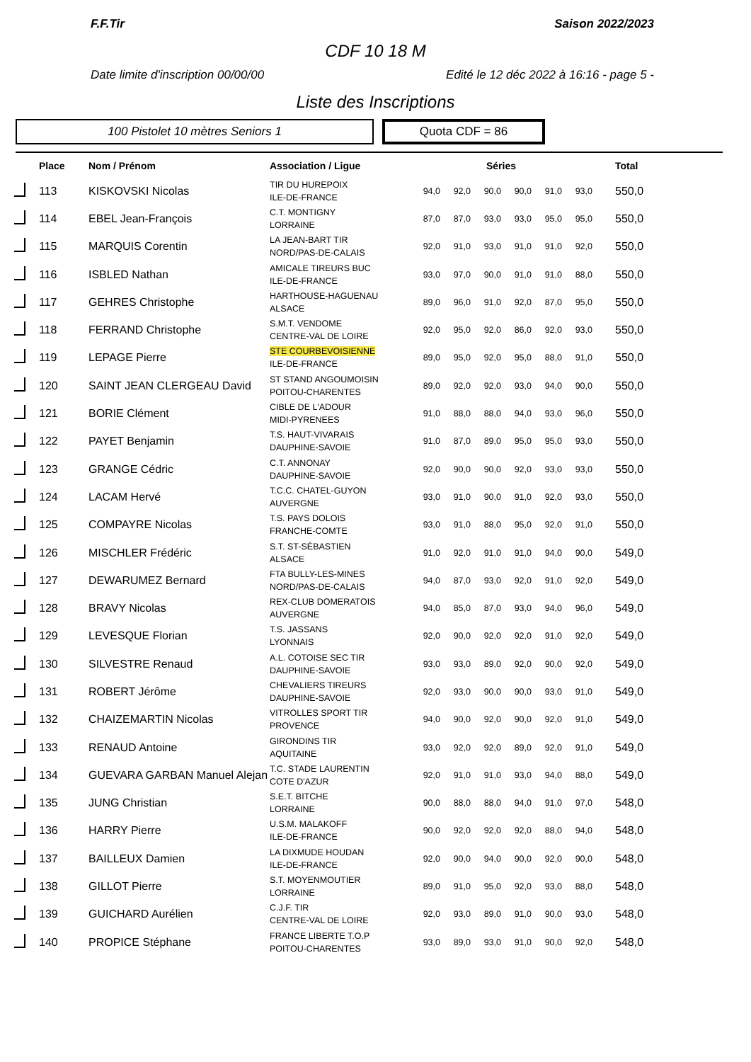F.F.Tir Saison 2022/2023
CDF 10 18 M
Date limite d'inscription 00/00/00 Edité le 12 déc 2022 à 16:16 - page 5 -
Liste des Inscriptions
100 Pistolet 10 mètres Seniors 1 Quota CDF = 86
| | Place | Nom / Prénom | Association / Ligue | Séries | | | | | | Total |
| --- | --- | --- | --- | --- | --- | --- | --- | --- | --- | --- |
| | 113 | KISKOVSKI Nicolas | TIR DU HUREPOIX ILE-DE-FRANCE | 94,0 | 92,0 | 90,0 | 90,0 | 91,0 | 93,0 | 550,0 |
| | 114 | EBEL Jean-François | C.T. MONTIGNY LORRAINE | 87,0 | 87,0 | 93,0 | 93,0 | 95,0 | 95,0 | 550,0 |
| | 115 | MARQUIS Corentin | LA JEAN-BART TIR NORD/PAS-DE-CALAIS | 92,0 | 91,0 | 93,0 | 91,0 | 91,0 | 92,0 | 550,0 |
| | 116 | ISBLED Nathan | AMICALE TIREURS BUC ILE-DE-FRANCE | 93,0 | 97,0 | 90,0 | 91,0 | 91,0 | 88,0 | 550,0 |
| | 117 | GEHRES Christophe | HARTHOUSE-HAGUENAU ALSACE | 89,0 | 96,0 | 91,0 | 92,0 | 87,0 | 95,0 | 550,0 |
| | 118 | FERRAND Christophe | S.M.T. VENDOME CENTRE-VAL DE LOIRE | 92,0 | 95,0 | 92,0 | 86,0 | 92,0 | 93,0 | 550,0 |
| | 119 | LEPAGE Pierre | STE COURBEVOISIENNE ILE-DE-FRANCE | 89,0 | 95,0 | 92,0 | 95,0 | 88,0 | 91,0 | 550,0 |
| | 120 | SAINT JEAN CLERGEAU David | ST STAND ANGOUMOISIN POITOU-CHARENTES | 89,0 | 92,0 | 92,0 | 93,0 | 94,0 | 90,0 | 550,0 |
| | 121 | BORIE Clément | CIBLE DE L'ADOUR MIDI-PYRENEES | 91,0 | 88,0 | 88,0 | 94,0 | 93,0 | 96,0 | 550,0 |
| | 122 | PAYET Benjamin | T.S. HAUT-VIVARAIS DAUPHINE-SAVOIE | 91,0 | 87,0 | 89,0 | 95,0 | 95,0 | 93,0 | 550,0 |
| | 123 | GRANGE Cédric | C.T. ANNONAY DAUPHINE-SAVOIE | 92,0 | 90,0 | 90,0 | 92,0 | 93,0 | 93,0 | 550,0 |
| | 124 | LACAM Hervé | T.C.C. CHATEL-GUYON AUVERGNE | 93,0 | 91,0 | 90,0 | 91,0 | 92,0 | 93,0 | 550,0 |
| | 125 | COMPAYRE Nicolas | T.S. PAYS DOLOIS FRANCHE-COMTE | 93,0 | 91,0 | 88,0 | 95,0 | 92,0 | 91,0 | 550,0 |
| | 126 | MISCHLER Frédéric | S.T. ST-SÉBASTIEN ALSACE | 91,0 | 92,0 | 91,0 | 91,0 | 94,0 | 90,0 | 549,0 |
| | 127 | DEWARUMEZ Bernard | FTA BULLY-LES-MINES NORD/PAS-DE-CALAIS | 94,0 | 87,0 | 93,0 | 92,0 | 91,0 | 92,0 | 549,0 |
| | 128 | BRAVY Nicolas | REX-CLUB DOMERATOIS AUVERGNE | 94,0 | 85,0 | 87,0 | 93,0 | 94,0 | 96,0 | 549,0 |
| | 129 | LEVESQUE Florian | T.S. JASSANS LYONNAIS | 92,0 | 90,0 | 92,0 | 92,0 | 91,0 | 92,0 | 549,0 |
| | 130 | SILVESTRE Renaud | A.L. COTOISE SEC TIR DAUPHINE-SAVOIE | 93,0 | 93,0 | 89,0 | 92,0 | 90,0 | 92,0 | 549,0 |
| | 131 | ROBERT Jérôme | CHEVALIERS TIREURS DAUPHINE-SAVOIE | 92,0 | 93,0 | 90,0 | 90,0 | 93,0 | 91,0 | 549,0 |
| | 132 | CHAIZEMARTIN Nicolas | VITROLLES SPORT TIR PROVENCE | 94,0 | 90,0 | 92,0 | 90,0 | 92,0 | 91,0 | 549,0 |
| | 133 | RENAUD Antoine | GIRONDINS TIR AQUITAINE | 93,0 | 92,0 | 92,0 | 89,0 | 92,0 | 91,0 | 549,0 |
| | 134 | GUEVARA GARBAN Manuel Alejan | T.C. STADE LAURENTIN COTE D'AZUR | 92,0 | 91,0 | 91,0 | 93,0 | 94,0 | 88,0 | 549,0 |
| | 135 | JUNG Christian | S.E.T. BITCHE LORRAINE | 90,0 | 88,0 | 88,0 | 94,0 | 91,0 | 97,0 | 548,0 |
| | 136 | HARRY Pierre | U.S.M. MALAKOFF ILE-DE-FRANCE | 90,0 | 92,0 | 92,0 | 92,0 | 88,0 | 94,0 | 548,0 |
| | 137 | BAILLEUX Damien | LA DIXMUDE HOUDAN ILE-DE-FRANCE | 92,0 | 90,0 | 94,0 | 90,0 | 92,0 | 90,0 | 548,0 |
| | 138 | GILLOT Pierre | S.T. MOYENMOUTIER LORRAINE | 89,0 | 91,0 | 95,0 | 92,0 | 93,0 | 88,0 | 548,0 |
| | 139 | GUICHARD Aurélien | C.J.F. TIR CENTRE-VAL DE LOIRE | 92,0 | 93,0 | 89,0 | 91,0 | 90,0 | 93,0 | 548,0 |
| | 140 | PROPICE Stéphane | FRANCE LIBERTE T.O.P POITOU-CHARENTES | 93,0 | 89,0 | 93,0 | 91,0 | 90,0 | 92,0 | 548,0 |